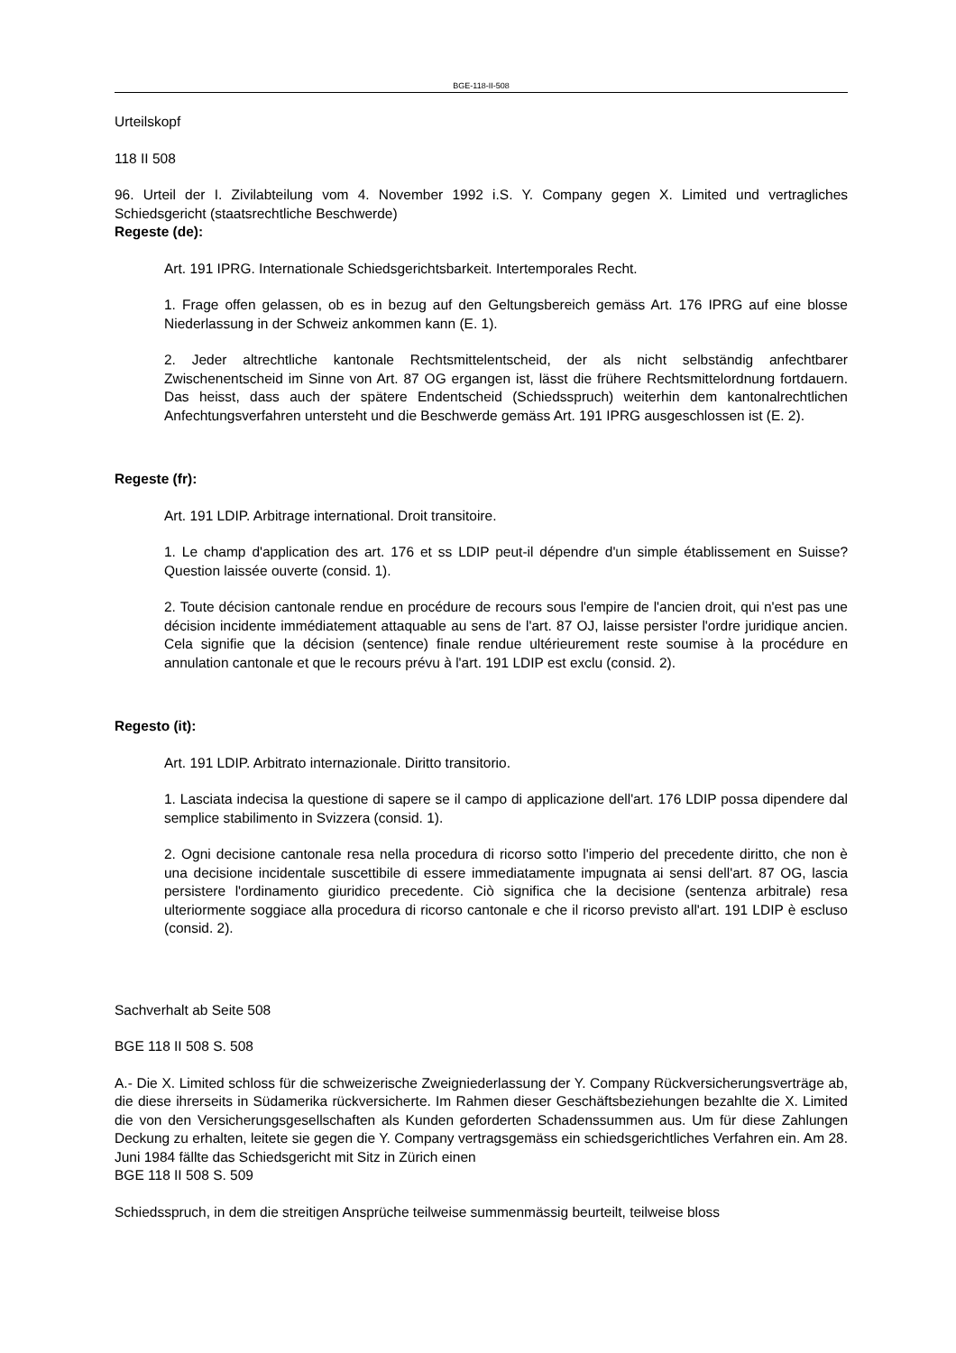BGE-118-II-508
Urteilskopf
118 II 508
96. Urteil der I. Zivilabteilung vom 4. November 1992 i.S. Y. Company gegen X. Limited und vertragliches Schiedsgericht (staatsrechtliche Beschwerde)
Regeste (de):
Art. 191 IPRG. Internationale Schiedsgerichtsbarkeit. Intertemporales Recht.
1. Frage offen gelassen, ob es in bezug auf den Geltungsbereich gemäss Art. 176 IPRG auf eine blosse Niederlassung in der Schweiz ankommen kann (E. 1).
2. Jeder altrechtliche kantonale Rechtsmittelentscheid, der als nicht selbständig anfechtbarer Zwischenentscheid im Sinne von Art. 87 OG ergangen ist, lässt die frühere Rechtsmittelordnung fortdauern. Das heisst, dass auch der spätere Endentscheid (Schiedsspruch) weiterhin dem kantonalrechtlichen Anfechtungsverfahren untersteht und die Beschwerde gemäss Art. 191 IPRG ausgeschlossen ist (E. 2).
Regeste (fr):
Art. 191 LDIP. Arbitrage international. Droit transitoire.
1. Le champ d'application des art. 176 et ss LDIP peut-il dépendre d'un simple établissement en Suisse? Question laissée ouverte (consid. 1).
2. Toute décision cantonale rendue en procédure de recours sous l'empire de l'ancien droit, qui n'est pas une décision incidente immédiatement attaquable au sens de l'art. 87 OJ, laisse persister l'ordre juridique ancien. Cela signifie que la décision (sentence) finale rendue ultérieurement reste soumise à la procédure en annulation cantonale et que le recours prévu à l'art. 191 LDIP est exclu (consid. 2).
Regesto (it):
Art. 191 LDIP. Arbitrato internazionale. Diritto transitorio.
1. Lasciata indecisa la questione di sapere se il campo di applicazione dell'art. 176 LDIP possa dipendere dal semplice stabilimento in Svizzera (consid. 1).
2. Ogni decisione cantonale resa nella procedura di ricorso sotto l'imperio del precedente diritto, che non è una decisione incidentale suscettibile di essere immediatamente impugnata ai sensi dell'art. 87 OG, lascia persistere l'ordinamento giuridico precedente. Ciò significa che la decisione (sentenza arbitrale) resa ulteriormente soggiace alla procedura di ricorso cantonale e che il ricorso previsto all'art. 191 LDIP è escluso (consid. 2).
Sachverhalt ab Seite 508
BGE 118 II 508 S. 508
A.- Die X. Limited schloss für die schweizerische Zweigniederlassung der Y. Company Rückversicherungsverträge ab, die diese ihrerseits in Südamerika rückversicherte. Im Rahmen dieser Geschäftsbeziehungen bezahlte die X. Limited die von den Versicherungsgesellschaften als Kunden geforderten Schadenssummen aus. Um für diese Zahlungen Deckung zu erhalten, leitete sie gegen die Y. Company vertragsgemäss ein schiedsgerichtliches Verfahren ein. Am 28. Juni 1984 fällte das Schiedsgericht mit Sitz in Zürich einen
BGE 118 II 508 S. 509
Schiedsspruch, in dem die streitigen Ansprüche teilweise summenmässig beurteilt, teilweise bloss